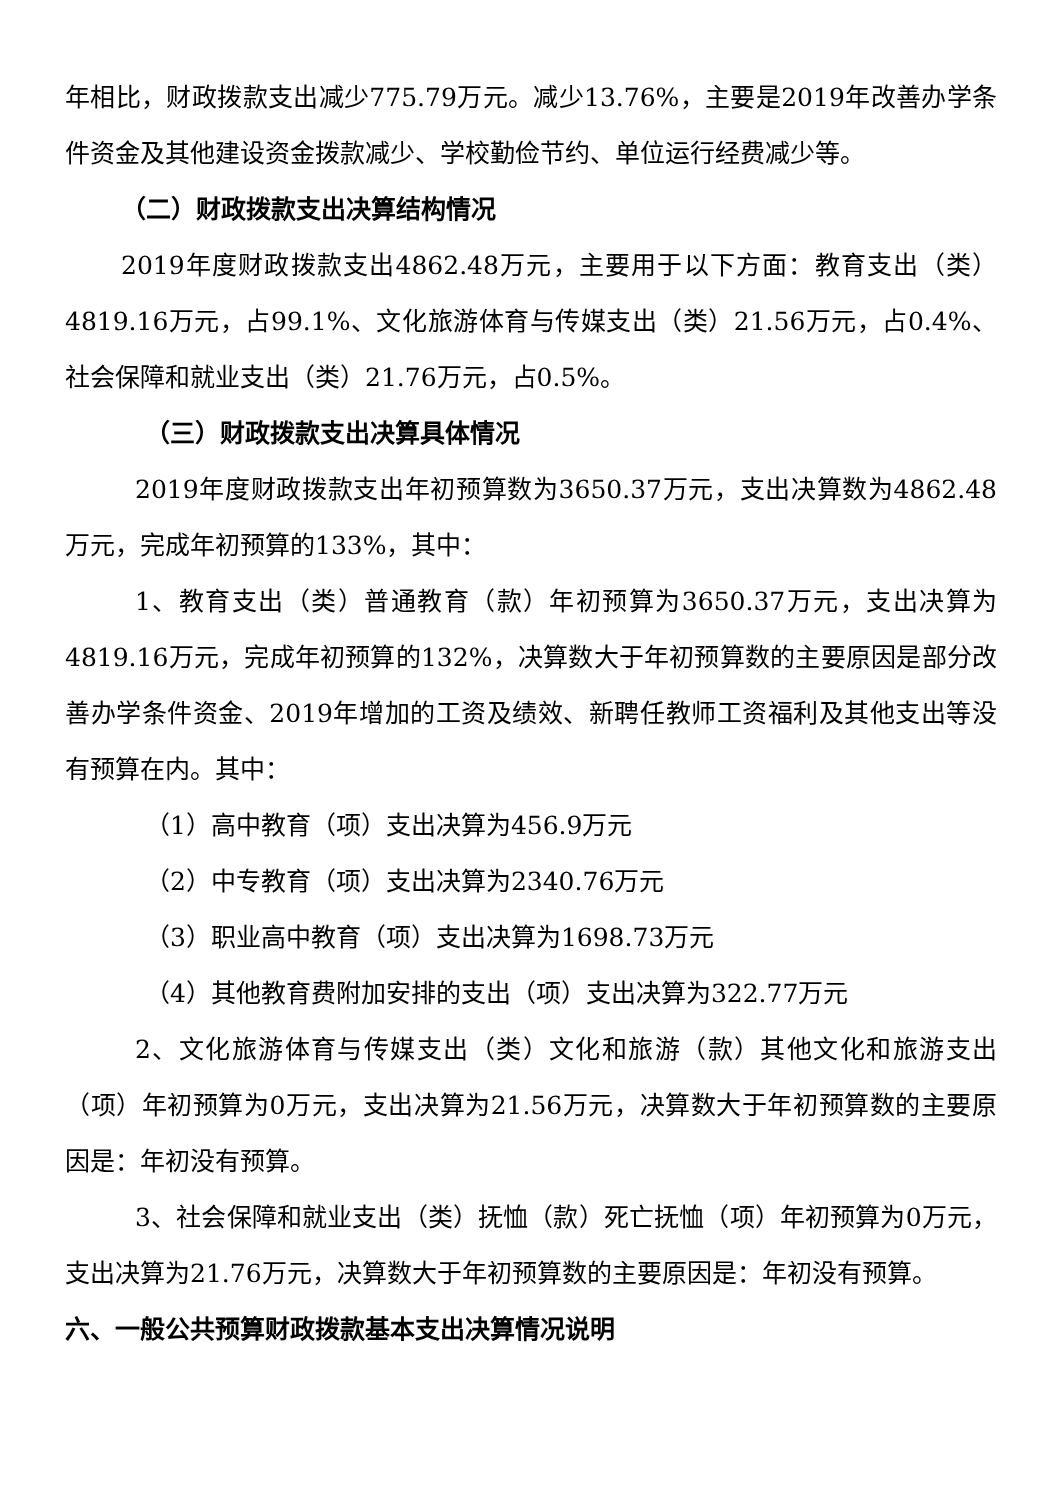年相比，财政拨款支出减少775.79万元。减少13.76%，主要是2019年改善办学条件资金及其他建设资金拨款减少、学校勤俭节约、单位运行经费减少等。
（二）财政拨款支出决算结构情况
2019年度财政拨款支出4862.48万元，主要用于以下方面：教育支出（类）4819.16万元，占99.1%、文化旅游体育与传媒支出（类）21.56万元，占0.4%、社会保障和就业支出（类）21.76万元，占0.5%。
（三）财政拨款支出决算具体情况
2019年度财政拨款支出年初预算数为3650.37万元，支出决算数为4862.48万元，完成年初预算的133%，其中：
1、教育支出（类）普通教育（款）年初预算为3650.37万元，支出决算为4819.16万元，完成年初预算的132%，决算数大于年初预算数的主要原因是部分改善办学条件资金、2019年增加的工资及绩效、新聘任教师工资福利及其他支出等没有预算在内。其中：
（1）高中教育（项）支出决算为456.9万元
（2）中专教育（项）支出决算为2340.76万元
（3）职业高中教育（项）支出决算为1698.73万元
（4）其他教育费附加安排的支出（项）支出决算为322.77万元
2、文化旅游体育与传媒支出（类）文化和旅游（款）其他文化和旅游支出（项）年初预算为0万元，支出决算为21.56万元，决算数大于年初预算数的主要原因是：年初没有预算。
3、社会保障和就业支出（类）抚恤（款）死亡抚恤（项）年初预算为0万元，支出决算为21.76万元，决算数大于年初预算数的主要原因是：年初没有预算。
六、一般公共预算财政拨款基本支出决算情况说明